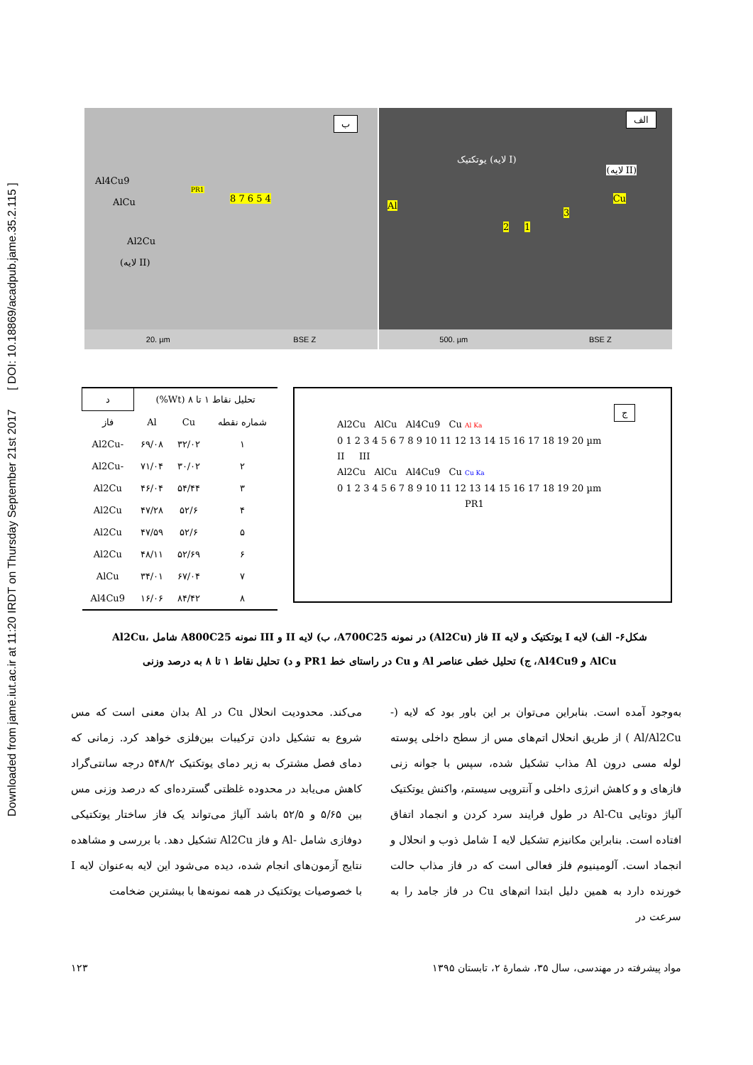Downloaded from jame.iut.ac.ir at 11:20 IRDT on Thursday September 21st 2017 [ DOI: 10.18869/acadpub.jame.35.2.115 ]
الف
(لایه II)
یوتکتیک (لایه I)
Al
Cu
2 1
3
500. µm BSE Z
ب
Al4Cu9
AlCu
Al2Cu
(لایه II)
PR1
8 7 6 5 4
20. µm BSE Z
ج
Al2Cu AlCu Al4Cu9 Cu Al Ka
0 1 2 3 4 5 6 7 8 9 10 11 12 13 14 15 16 17 18 19 20 µm
II III
Al2Cu AlCu Al4Cu9 Cu Cu Ka
0 1 2 3 4 5 6 7 8 9 10 11 12 13 14 15 16 17 18 19 20 µm
PR1
| تحلیل نقاط ۱ تا ۸ (Wt%) | | | د |
| --- | --- | --- | --- |
| شماره نقطه | Cu | Al | فاز |
| ۱ | ۳۲/۰۲ | ۶۹/۰۸ | -Al2Cu |
| ۲ | ۳۰/۰۲ | ۷۱/۰۴ | -Al2Cu |
| ۳ | ۵۴/۴۴ | ۴۶/۰۴ | Al2Cu |
| ۴ | ۵۲/۶ | ۴۷/۲۸ | Al2Cu |
| ۵ | ۵۲/۶ | ۴۷/۵۹ | Al2Cu |
| ۶ | ۵۲/۶۹ | ۴۸/۱۱ | Al2Cu |
| ۷ | ۶۷/۰۴ | ۳۴/۰۱ | AlCu |
| ۸ | ۸۴/۴۲ | ۱۶/۰۶ | Al4Cu9 |
شکل۶- الف) لایه I یوتکتیک و لایه II فاز (Al2Cu) در نمونه A700C25، ب) لایه II و III نمونه A800C25 شامل Al2Cu، AlCu و Al4Cu9، ج) تحلیل خطی عناصر Al و Cu در راستای خط PR1 و د) تحلیل نقاط ۱ تا ۸ به درصد وزنی
می‌کند. محدودیت انحلال Cu در Al بدان معنی است که مس شروع به تشکیل دادن ترکیبات بین‌فلزی خواهد کرد. زمانی که دمای فصل مشترک به زیر دمای یوتکتیک ۵۴۸/۲ درجه سانتی‌گراد کاهش می‌یابد در محدوده غلظتی گسترده‌ای که درصد وزنی مس بین ۵/۶۵ و ۵۲/۵ باشد آلیاژ می‌تواند یک فاز ساختار یوتکتیکی دوفازی شامل -Al و فاز Al2Cu تشکیل دهد. با بررسی و مشاهده نتایج آزمون‌های انجام شده، دیده می‌شود این لایه به‌عنوان لایه I با خصوصیات یوتکتیک در همه نمونه‌ها با بیشترین ضخامت
به‌وجود آمده است. بنابراین می‌توان بر این باور بود که لایه (-Al/Al2Cu ) از طریق انحلال اتم‌های مس از سطح داخلی پوسته لوله مسی درون Al مذاب تشکیل شده، سپس با جوانه زنی فازهای و و کاهش انرژی داخلی و آنتروپی سیستم، واکنش یوتکتیک آلیاژ دوتایی Al-Cu در طول فرایند سرد کردن و انجماد اتفاق افتاده است. بنابراین مکانیزم تشکیل لایه I شامل ذوب و انحلال و انجماد است. آلومینیوم فلز فعالی است که در فاز مذاب حالت خورنده دارد به همین دلیل ابتدا اتم‌های Cu در فاز جامد را به سرعت در
مواد پیشرفته در مهندسی، سال ۳۵، شمارهٔ ۲، تابستان ۱۳۹۵ ۱۲۳